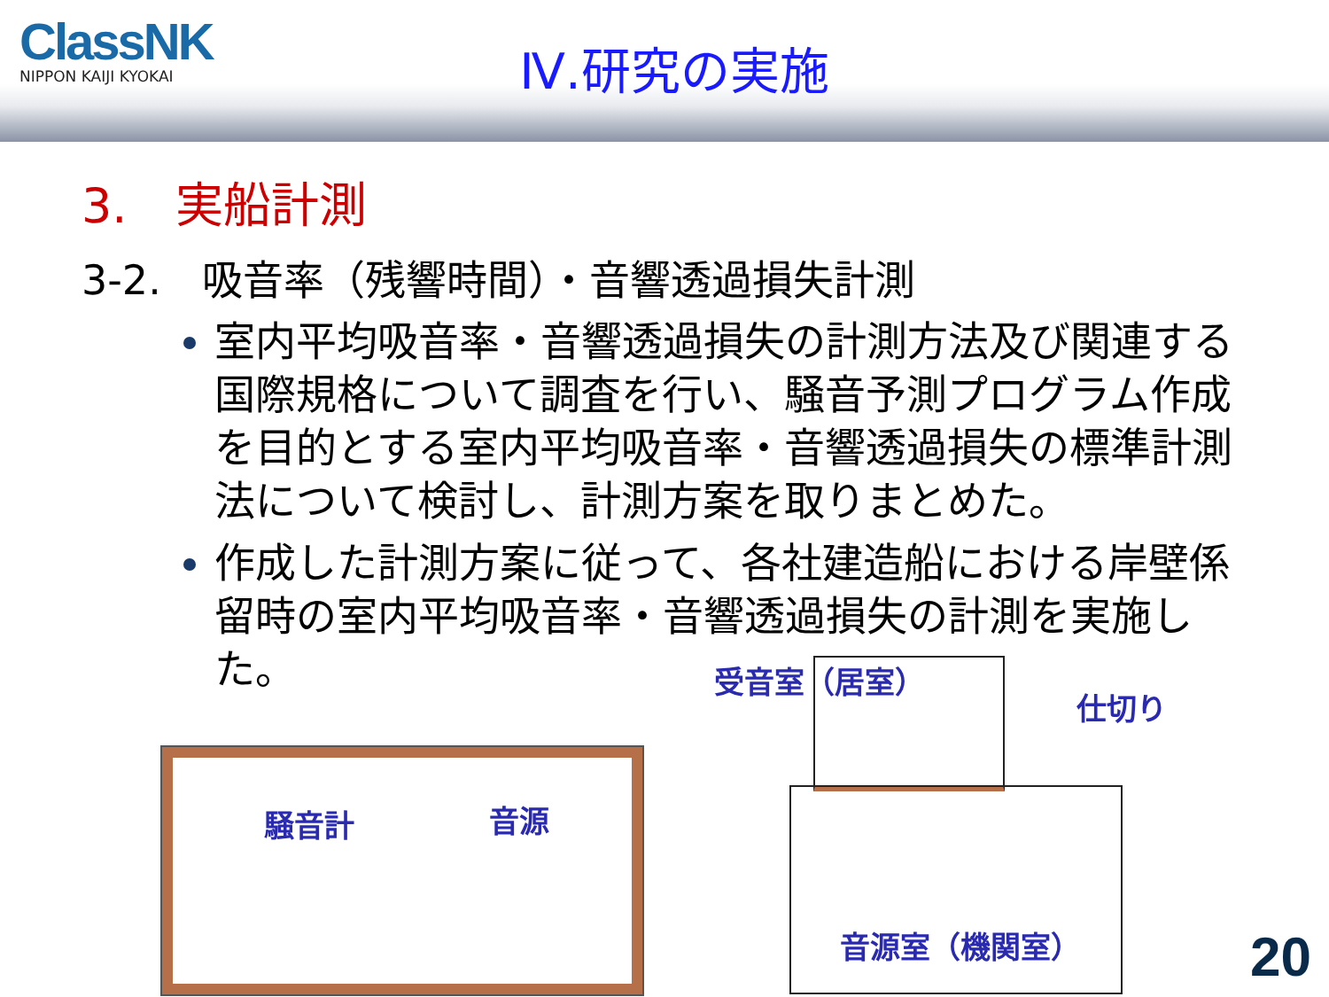ClassNK
NIPPON KAIJI KYOKAI
Ⅳ.研究の実施
3.　実船計測
3-2.　吸音率（残響時間）・音響透過損失計測
室内平均吸音率・音響透過損失の計測方法及び関連する国際規格について調査を行い、騒音予測プログラム作成を目的とする室内平均吸音率・音響透過損失の標準計測法について検討し、計測方案を取りまとめた。
作成した計測方案に従って、各社建造船における岸壁係留時の室内平均吸音率・音響透過損失の計測を実施した。
騒音計 音源
受音室（居室）
仕切り
音源室（機関室） 20